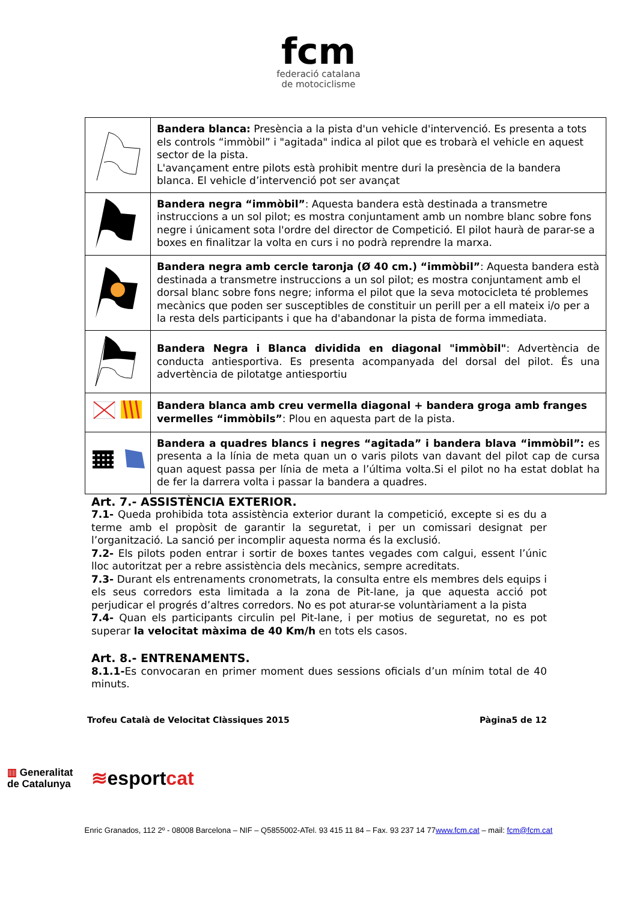fcm
federació catalana
de motociclisme
| | Bandera blanca: Presència a la pista d'un vehicle d'intervenció. Es presenta a tots els controls “immòbil” i "agitada" indica al pilot que es trobarà el vehicle en aquest sector de la pista. L'avançament entre pilots està prohibit mentre duri la presència de la bandera blanca. El vehicle d’intervenció pot ser avançat |
| | Bandera negra “immòbil” : Aquesta bandera està destinada a transmetre instruccions a un sol pilot; es mostra conjuntament amb un nombre blanc sobre fons negre i únicament sota l'ordre del director de Competició. El pilot haurà de parar-se a boxes en finalitzar la volta en curs i no podrà reprendre la marxa. |
| | Bandera negra amb cercle taronja (Ø 40 cm.) “immòbil” : Aquesta bandera està destinada a transmetre instruccions a un sol pilot; es mostra conjuntament amb el dorsal blanc sobre fons negre; informa el pilot que la seva motocicleta té problemes mecànics que poden ser susceptibles de constituir un perill per a ell mateix i/o per a la resta dels participants i que ha d'abandonar la pista de forma immediata. |
| | Bandera Negra i Blanca dividida en diagonal "immòbil" : Advertència de conducta antiesportiva. Es presenta acompanyada del dorsal del pilot. És una advertència de pilotatge antiesportiu |
| | Bandera blanca amb creu vermella diagonal + bandera groga amb franges vermelles “immòbils” : Plou en aquesta part de la pista. |
| | Bandera a quadres blancs i negres “agitada” i bandera blava “immòbil”: es presenta a la línia de meta quan un o varis pilots van davant del pilot cap de cursa quan aquest passa per línia de meta a l’última volta.Si el pilot no ha estat doblat ha de fer la darrera volta i passar la bandera a quadres. |
Art. 7.- ASSISTÈNCIA EXTERIOR.
7.1- Queda prohibida tota assistència exterior durant la competició, excepte si es du a terme amb el propòsit de garantir la seguretat, i per un comissari designat per l’organització. La sanció per incomplir aquesta norma és la exclusió.
7.2- Els pilots poden entrar i sortir de boxes tantes vegades com calgui, essent l’únic lloc autoritzat per a rebre assistència dels mecànics, sempre acreditats.
7.3- Durant els entrenaments cronometrats, la consulta entre els membres dels equips i els seus corredors esta limitada a la zona de Pit-lane, ja que aquesta acció pot perjudicar el progrés d’altres corredors. No es pot aturar-se voluntàriament a la pista
7.4- Quan els participants circulin pel Pit-lane, i per motius de seguretat, no es pot superar la velocitat màxima de 40 Km/h en tots els casos.
Art. 8.- ENTRENAMENTS.
8.1.1-Es convocaran en primer moment dues sessions oficials d’un mínim total de 40 minuts.
Trofeu Català de Velocitat Clàssiques 2015 Pàgina5 de 12
▥ Generalitat
de Catalunya ≋esportcat
Enric Granados, 112 2º - 08008 Barcelona – NIF – Q5855002-ATel. 93 415 11 84 – Fax. 93 237 14 77www.fcm.cat – mail: fcm@fcm.cat